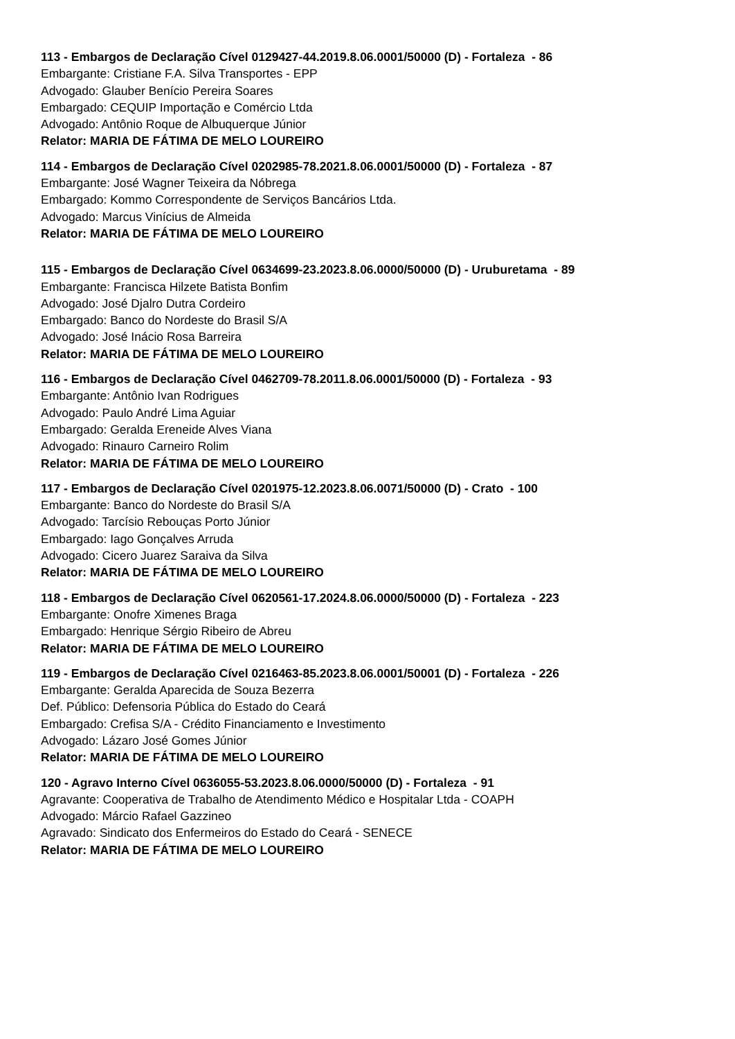113 - Embargos de Declaração Cível 0129427-44.2019.8.06.0001/50000 (D) - Fortaleza - 86
Embargante: Cristiane F.A. Silva Transportes - EPP
Advogado: Glauber Benício Pereira Soares
Embargado: CEQUIP Importação e Comércio Ltda
Advogado: Antônio Roque de Albuquerque Júnior
Relator: MARIA DE FÁTIMA DE MELO LOUREIRO
114 - Embargos de Declaração Cível 0202985-78.2021.8.06.0001/50000 (D) - Fortaleza - 87
Embargante: José Wagner Teixeira da Nóbrega
Embargado: Kommo Correspondente de Serviços Bancários Ltda.
Advogado: Marcus Vinícius de Almeida
Relator: MARIA DE FÁTIMA DE MELO LOUREIRO
115 - Embargos de Declaração Cível 0634699-23.2023.8.06.0000/50000 (D) - Uruburetama - 89
Embargante: Francisca Hilzete Batista Bonfim
Advogado: José Djalro Dutra Cordeiro
Embargado: Banco do Nordeste do Brasil S/A
Advogado: José Inácio Rosa Barreira
Relator: MARIA DE FÁTIMA DE MELO LOUREIRO
116 - Embargos de Declaração Cível 0462709-78.2011.8.06.0001/50000 (D) - Fortaleza - 93
Embargante: Antônio Ivan Rodrigues
Advogado: Paulo André Lima Aguiar
Embargado: Geralda Ereneide Alves Viana
Advogado: Rinauro Carneiro Rolim
Relator: MARIA DE FÁTIMA DE MELO LOUREIRO
117 - Embargos de Declaração Cível 0201975-12.2023.8.06.0071/50000 (D) - Crato - 100
Embargante: Banco do Nordeste do Brasil S/A
Advogado: Tarcísio Rebouças Porto Júnior
Embargado: Iago Gonçalves Arruda
Advogado: Cicero Juarez Saraiva da Silva
Relator: MARIA DE FÁTIMA DE MELO LOUREIRO
118 - Embargos de Declaração Cível 0620561-17.2024.8.06.0000/50000 (D) - Fortaleza - 223
Embargante: Onofre Ximenes Braga
Embargado: Henrique Sérgio Ribeiro de Abreu
Relator: MARIA DE FÁTIMA DE MELO LOUREIRO
119 - Embargos de Declaração Cível 0216463-85.2023.8.06.0001/50001 (D) - Fortaleza - 226
Embargante: Geralda Aparecida de Souza Bezerra
Def. Público: Defensoria Pública do Estado do Ceará
Embargado: Crefisa S/A - Crédito Financiamento e Investimento
Advogado: Lázaro José Gomes Júnior
Relator: MARIA DE FÁTIMA DE MELO LOUREIRO
120 - Agravo Interno Cível 0636055-53.2023.8.06.0000/50000 (D) - Fortaleza - 91
Agravante: Cooperativa de Trabalho de Atendimento Médico e Hospitalar Ltda - COAPH
Advogado: Márcio Rafael Gazzineo
Agravado: Sindicato dos Enfermeiros do Estado do Ceará - SENECE
Relator: MARIA DE FÁTIMA DE MELO LOUREIRO